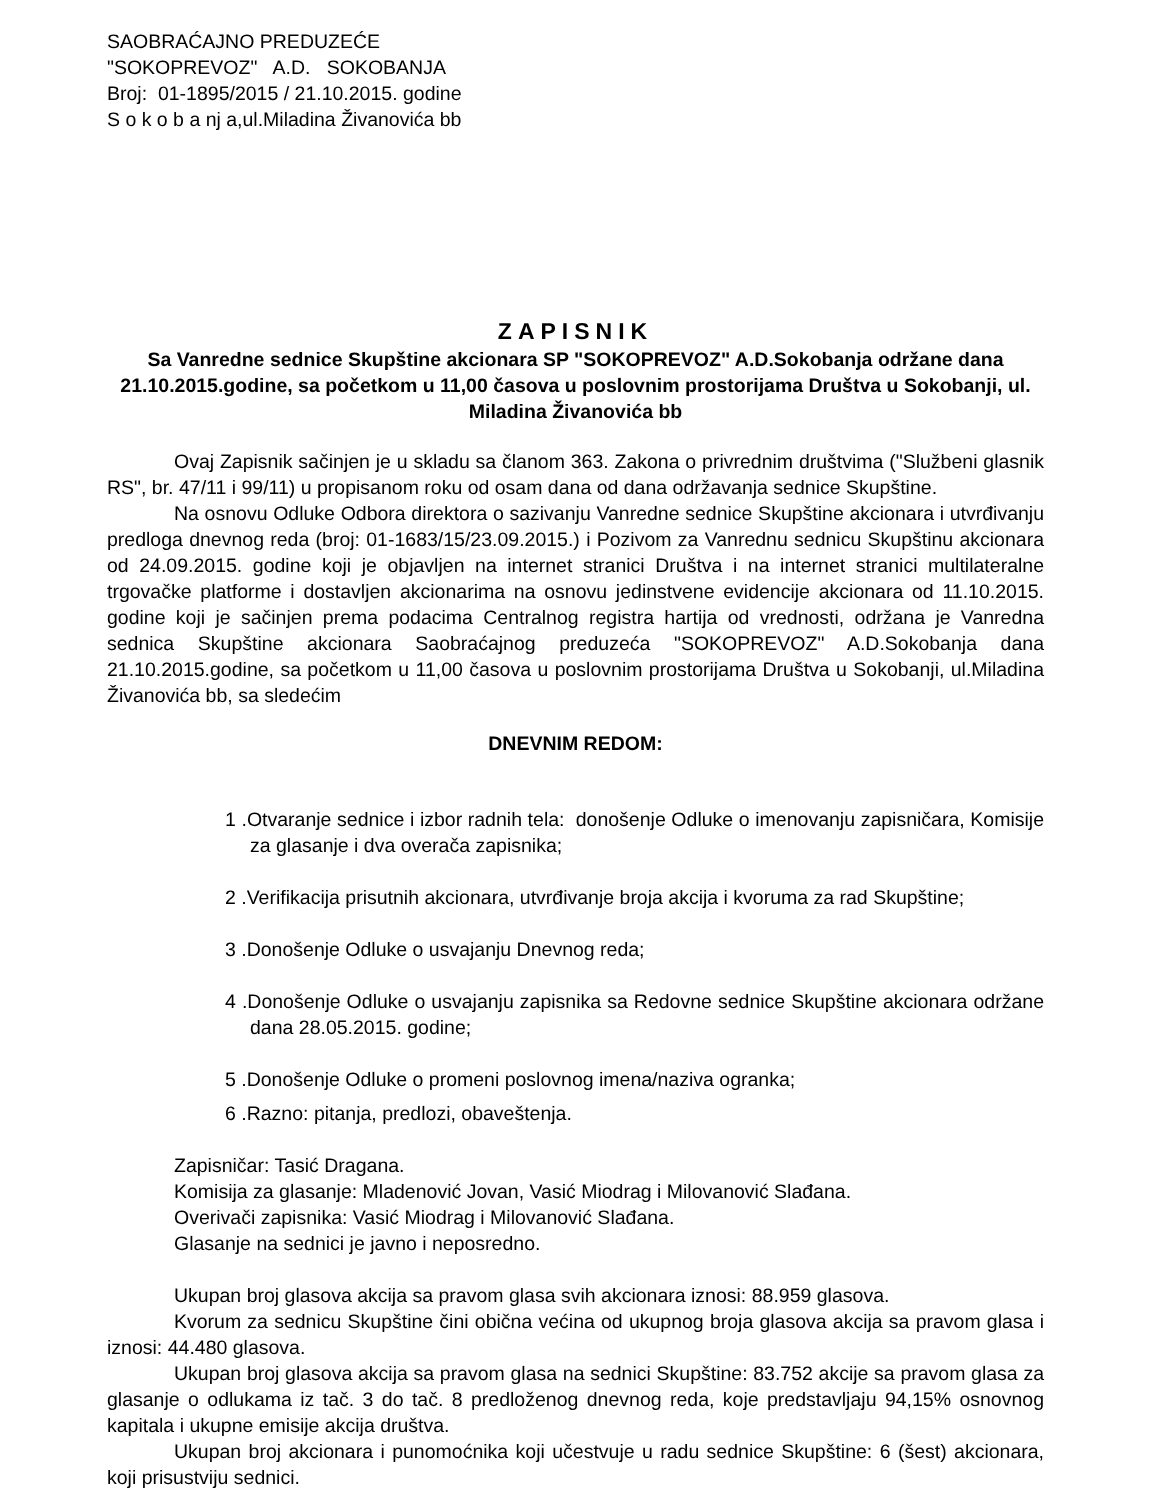SAOBRAĆAJNO PREDUZEĆE
"SOKOPREVOZ" A.D. SOKOBANJA
Broj: 01-1895/2015 / 21.10.2015. godine
S o k o b a nj a,ul.Miladina Živanovića bb
ZAPISNIK
Sa Vanredne sednice Skupštine akcionara SP "SOKOPREVOZ" A.D.Sokobanja održane dana 21.10.2015.godine, sa početkom u 11,00 časova u poslovnim prostorijama Društva u Sokobanji, ul. Miladina Živanovića bb
Ovaj Zapisnik sačinjen je u skladu sa članom 363. Zakona o privrednim društvima ("Službeni glasnik RS", br. 47/11 i 99/11) u propisanom roku od osam dana od dana održavanja sednice Skupštine.
Na osnovu Odluke Odbora direktora o sazivanju Vanredne sednice Skupštine akcionara i utvrđivanju predloga dnevnog reda (broj: 01-1683/15/23.09.2015.) i Pozivom za Vanrednu sednicu Skupštinu akcionara od 24.09.2015. godine koji je objavljen na internet stranici Društva i na internet stranici multilateralne trgovačke platforme i dostavljen akcionarima na osnovu jedinstvene evidencije akcionara od 11.10.2015. godine koji je sačinjen prema podacima Centralnog registra hartija od vrednosti, održana je Vanredna sednica Skupštine akcionara Saobraćajnog preduzeća "SOKOPREVOZ" A.D.Sokobanja dana 21.10.2015.godine, sa početkom u 11,00 časova u poslovnim prostorijama Društva u Sokobanji, ul.Miladina Živanovića bb, sa sledećim
DNEVNIM REDOM:
1 .Otvaranje sednice i izbor radnih tela: donošenje Odluke o imenovanju zapisničara, Komisije za glasanje i dva overača zapisnika;
2 .Verifikacija prisutnih akcionara, utvrđivanje broja akcija i kvoruma za rad Skupštine;
3 .Donošenje Odluke o usvajanju Dnevnog reda;
4 .Donošenje Odluke o usvajanju zapisnika sa Redovne sednice Skupštine akcionara održane dana 28.05.2015. godine;
5 .Donošenje Odluke o promeni poslovnog imena/naziva ogranka;
6 .Razno: pitanja, predlozi, obaveštenja.
Zapisničar: Tasić Dragana.
Komisija za glasanje: Mladenović Jovan, Vasić Miodrag i Milovanović Slađana.
Overivači zapisnika: Vasić Miodrag i Milovanović Slađana.
Glasanje na sednici je javno i neposredno.
Ukupan broj glasova akcija sa pravom glasa svih akcionara iznosi: 88.959 glasova.
Kvorum za sednicu Skupštine čini obična većina od ukupnog broja glasova akcija sa pravom glasa i iznosi: 44.480 glasova.
Ukupan broj glasova akcija sa pravom glasa na sednici Skupštine: 83.752 akcije sa pravom glasa za glasanje o odlukama iz tač. 3 do tač. 8 predloženog dnevnog reda, koje predstavljaju 94,15% osnovnog kapitala i ukupne emisije akcija društva.
Ukupan broj akcionara i punomoćnika koji učestvuje u radu sednice Skupštine: 6 (šest) akcionara, koji prisustviju sednici.